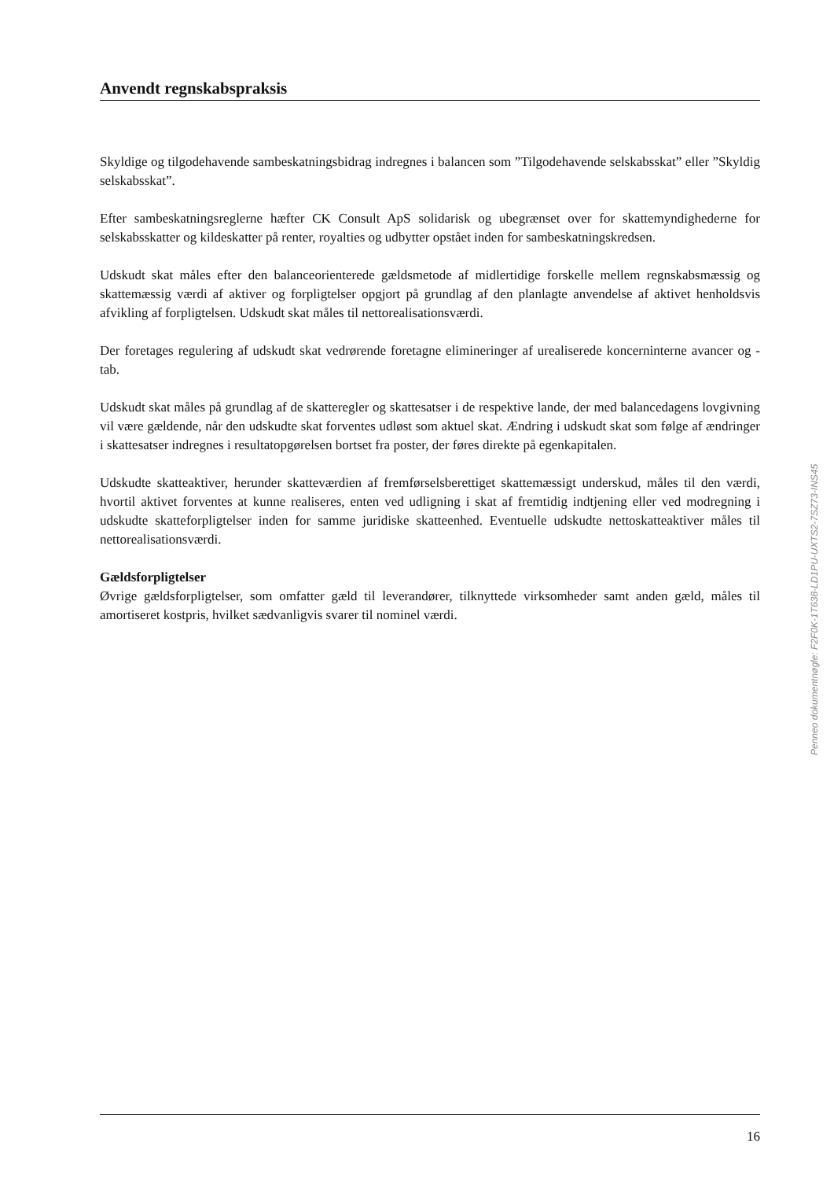Anvendt regnskabspraksis
Skyldige og tilgodehavende sambeskatningsbidrag indregnes i balancen som ”Tilgodehavende selskabsskat” eller ”Skyldig selskabsskat”.
Efter sambeskatningsreglerne hæfter CK Consult ApS solidarisk og ubegrænset over for skattemyndighederne for selskabsskatter og kildeskatter på renter, royalties og udbytter opstået inden for sambeskatningskredsen.
Udskudt skat måles efter den balanceorienterede gældsmetode af midlertidige forskelle mellem regnskabsmæssig og skattemæssig værdi af aktiver og forpligtelser opgjort på grundlag af den planlagte anvendelse af aktivet henholdsvis afvikling af forpligtelsen. Udskudt skat måles til nettorealisationsværdi.
Der foretages regulering af udskudt skat vedrørende foretagne elimineringer af urealiserede koncerninterne avancer og -tab.
Udskudt skat måles på grundlag af de skatteregler og skattesatser i de respektive lande, der med balancedagens lovgivning vil være gældende, når den udskudte skat forventes udløst som aktuel skat. Ændring i udskudt skat som følge af ændringer i skattesatser indregnes i resultatopgørelsen bortset fra poster, der føres direkte på egenkapitalen.
Udskudte skatteaktiver, herunder skatteværdien af fremførselsberettiget skattemæssigt underskud, måles til den værdi, hvortil aktivet forventes at kunne realiseres, enten ved udligning i skat af fremtidig indtjening eller ved modregning i udskudte skatteforpligtelser inden for samme juridiske skatteenhed. Eventuelle udskudte nettoskatteaktiver måles til nettorealisationsværdi.
Gældsforpligtelser
Øvrige gældsforpligtelser, som omfatter gæld til leverandører, tilknyttede virksomheder samt anden gæld, måles til amortiseret kostpris, hvilket sædvanligvis svarer til nominel værdi.
Penneo dokumentnøgle: F2F0K-1T638-LD1PU-UXTS2-7SZ73-INS45
16